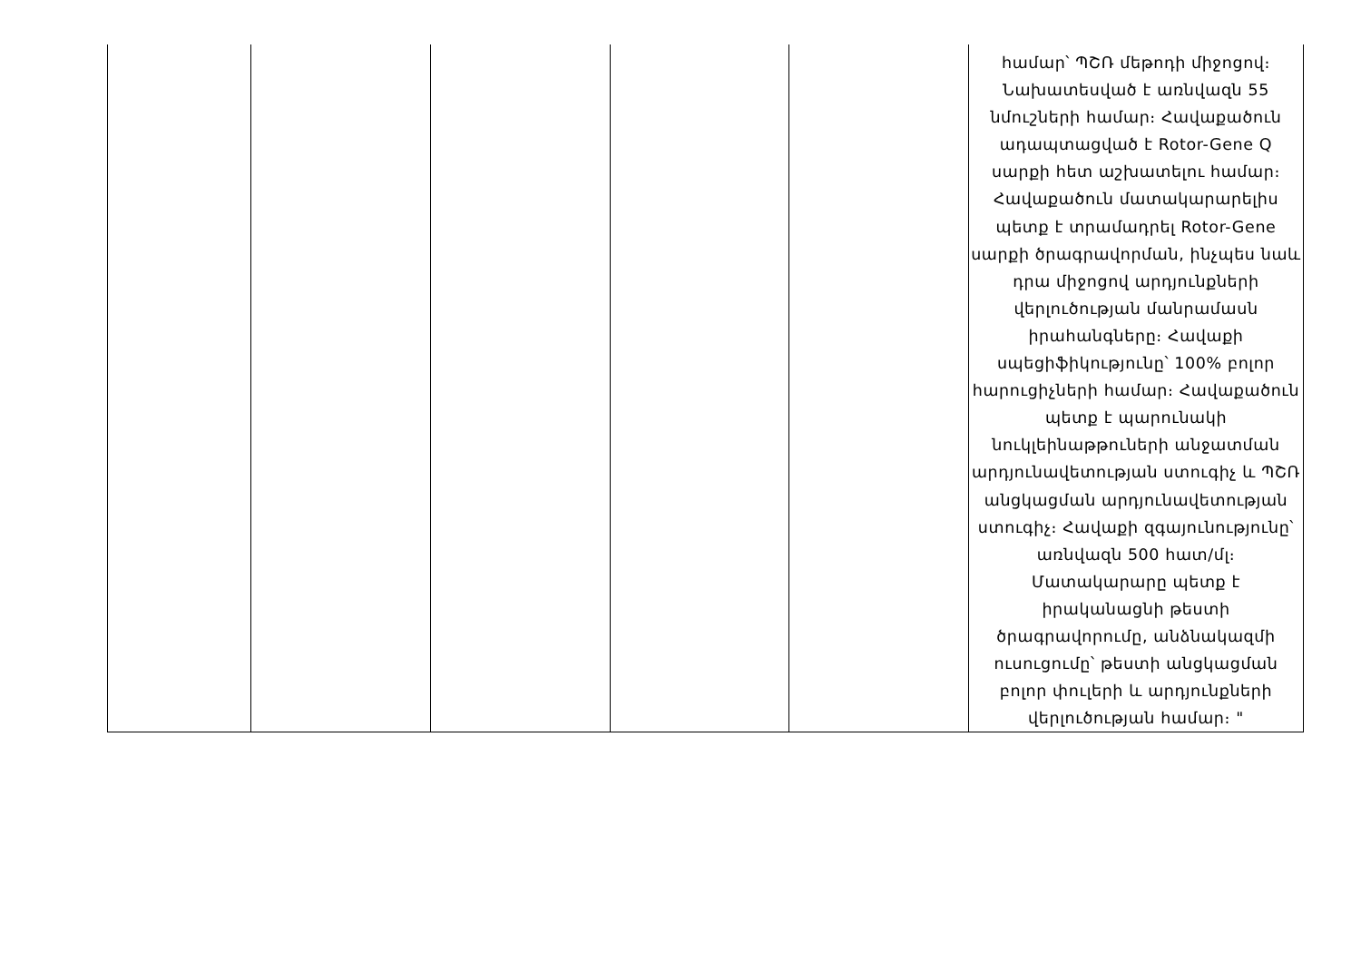| | | | | | համար՝ ՊՇՌ մեթոդի միջոցով։ Նախատեսված է առնվազն 55 նմուշների համար։ Հավաքածուն ադապտացված է Rotor-Gene Q սարքի հետ աշխատելու համար։ Հավաքածուն մատակարարելիս պետք է տրամադրել Rotor-Gene սարքի ծրագրավորման, ինչպես նաև դրա միջոցով արդյունքների վերլուծության մանրամասն իրահանգները։ Հավաքի սպեցիֆիկությունը՝ 100% բոլոր հարուցիչների համար։ Հավաքածուն պետք է պարունակի նուկլեինաթթուների անջատման արդյունավետության ստուգիչ և ՊՇՌ անցկացման արդյունավետության ստուգիչ։ Հավաքի զգայունությունը՝ առնվազն 500 հատ/մլ։ Մատակարարը պետք է իրականացնի թեստի ծրագրավորումը, անձնակազմի ուսուցումը՝ թեստի անցկացման բոլոր փուլերի և արդյունքների վերլուծության համար։ " |